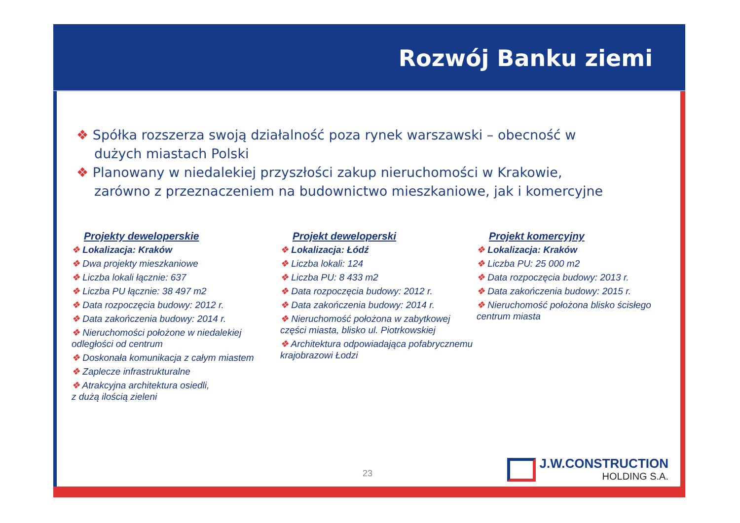Rozwój Banku ziemi
❖ Spółka rozszerza swoją działalność poza rynek warszawski – obecność w dużych miastach Polski
❖ Planowany w niedalekiej przyszłości zakup nieruchomości w Krakowie, zarówno z przeznaczeniem na budownictwo mieszkaniowe, jak i komercyjne
Projekty deweloperskie
❖ Lokalizacja: Kraków
❖ Dwa projekty mieszkaniowe
❖ Liczba lokali łącznie: 637
❖ Liczba PU łącznie: 38 497 m2
❖ Data rozpoczęcia budowy: 2012 r.
❖ Data zakończenia budowy: 2014 r.
❖ Nieruchomości położone w niedalekiej odległości od centrum
❖ Doskonała komunikacja z całym miastem
❖ Zaplecze infrastrukturalne
❖ Atrakcyjna architektura osiedli,
z dużą ilością zieleni
Projekt deweloperski
❖ Lokalizacja: Łódź
❖ Liczba lokali: 124
❖ Liczba PU: 8 433 m2
❖ Data rozpoczęcia budowy: 2012 r.
❖ Data zakończenia budowy: 2014 r.
❖ Nieruchomość położona w zabytkowej części miasta, blisko ul. Piotrkowskiej
❖ Architektura odpowiadająca pofabrycznemu krajobrazowi Łodzi
Projekt komercyjny
❖ Lokalizacja: Kraków
❖ Liczba PU: 25 000 m2
❖ Data rozpoczęcia budowy: 2013 r.
❖ Data zakończenia budowy: 2015 r.
❖ Nieruchomość położona blisko ścisłego centrum miasta
23 J.W.CONSTRUCTION
HOLDING S.A.